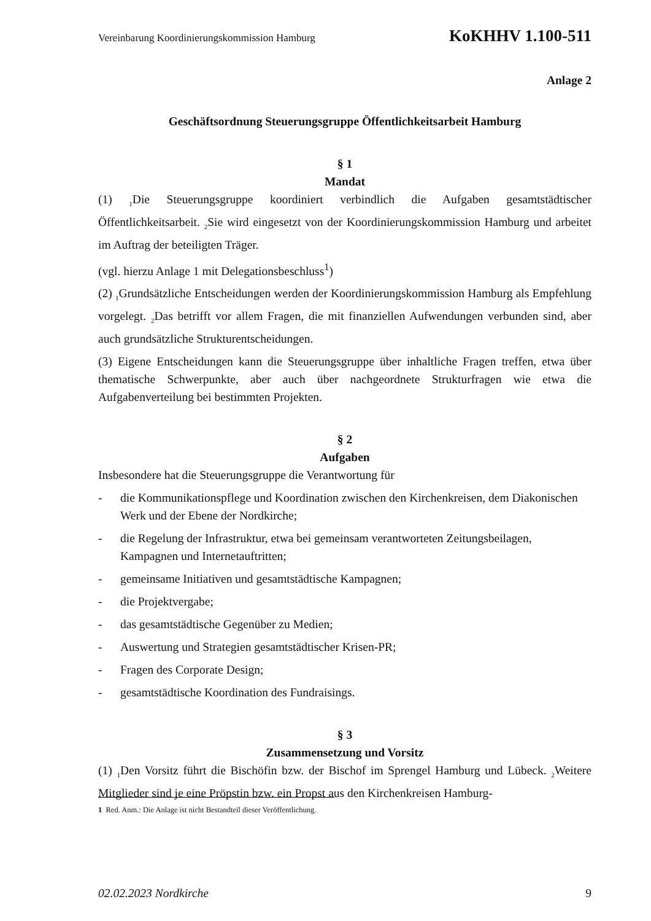Vereinbarung Koordinierungskommission Hamburg KoKHHV 1.100-511
Anlage 2
Geschäftsordnung Steuerungsgruppe Öffentlichkeitsarbeit Hamburg
§ 1
Mandat
(1) <sub>1</sub>Die Steuerungsgruppe koordiniert verbindlich die Aufgaben gesamtstädtischer Öffentlichkeitsarbeit. <sub>2</sub>Sie wird eingesetzt von der Koordinierungskommission Hamburg und arbeitet im Auftrag der beteiligten Träger.
(vgl. hierzu Anlage 1 mit Delegationsbeschluss<sup>1</sup>)
(2) <sub>1</sub>Grundsätzliche Entscheidungen werden der Koordinierungskommission Hamburg als Empfehlung vorgelegt. <sub>2</sub>Das betrifft vor allem Fragen, die mit finanziellen Aufwendungen verbunden sind, aber auch grundsätzliche Strukturentscheidungen.
(3) Eigene Entscheidungen kann die Steuerungsgruppe über inhaltliche Fragen treffen, etwa über thematische Schwerpunkte, aber auch über nachgeordnete Strukturfragen wie etwa die Aufgabenverteilung bei bestimmten Projekten.
§ 2
Aufgaben
Insbesondere hat die Steuerungsgruppe die Verantwortung für
- die Kommunikationspflege und Koordination zwischen den Kirchenkreisen, dem Diakonischen Werk und der Ebene der Nordkirche;
- die Regelung der Infrastruktur, etwa bei gemeinsam verantworteten Zeitungsbeilagen, Kampagnen und Internetauftritten;
- gemeinsame Initiativen und gesamtstädtische Kampagnen;
- die Projektvergabe;
- das gesamtstädtische Gegenüber zu Medien;
- Auswertung und Strategien gesamtstädtischer Krisen-PR;
- Fragen des Corporate Design;
- gesamtstädtische Koordination des Fundraisings.
§ 3
Zusammensetzung und Vorsitz
(1) <sub>1</sub>Den Vorsitz führt die Bischöfin bzw. der Bischof im Sprengel Hamburg und Lübeck. <sub>2</sub>Weitere Mitglieder sind je eine Pröpstin bzw. ein Propst aus den Kirchenkreisen Hamburg-
1 Red. Anm.: Die Anlage ist nicht Bestandteil dieser Veröffentlichung.
02.02.2023 Nordkirche 9